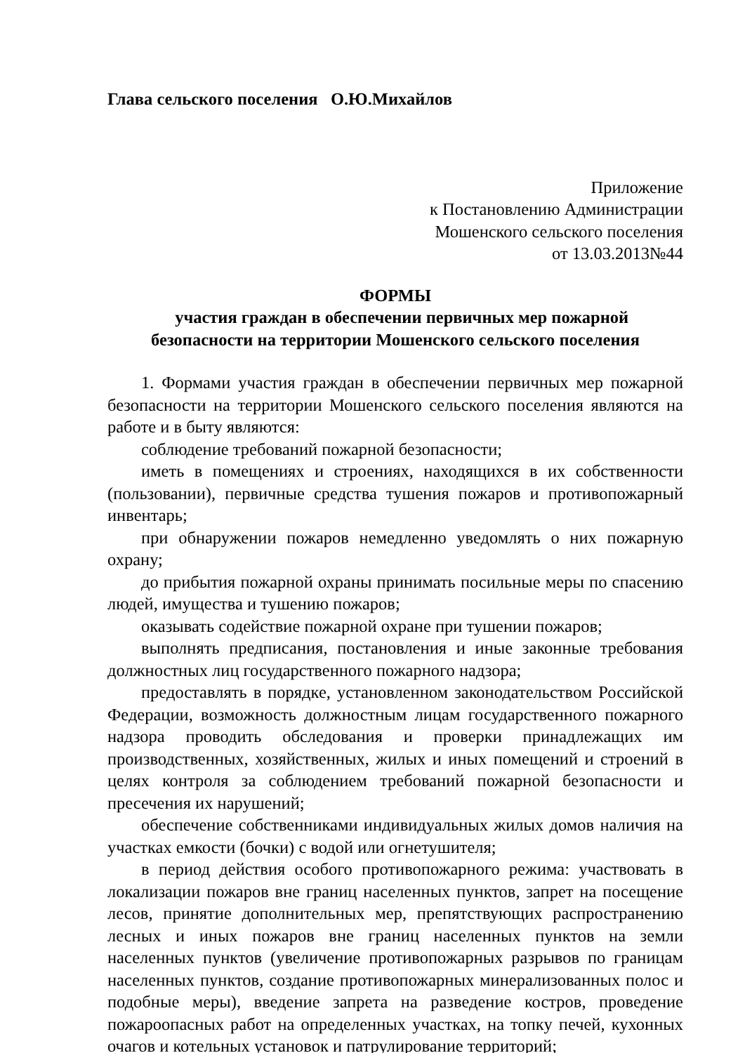Глава сельского поселения О.Ю.Михайлов
Приложение
к Постановлению Администрации
Мошенского сельского поселения
от 13.03.2013№44
ФОРМЫ
участия граждан в обеспечении первичных мер пожарной
безопасности на территории Мошенского сельского поселения
1. Формами участия граждан в обеспечении первичных мер пожарной безопасности на территории Мошенского сельского поселения являются на работе и в быту являются:
соблюдение требований пожарной безопасности;
иметь в помещениях и строениях, находящихся в их собственности (пользовании), первичные средства тушения пожаров и противопожарный инвентарь;
при обнаружении пожаров немедленно уведомлять о них пожарную охрану;
до прибытия пожарной охраны принимать посильные меры по спасению людей, имущества и тушению пожаров;
оказывать содействие пожарной охране при тушении пожаров;
выполнять предписания, постановления и иные законные требования должностных лиц государственного пожарного надзора;
предоставлять в порядке, установленном законодательством Российской Федерации, возможность должностным лицам государственного пожарного надзора проводить обследования и проверки принадлежащих им производственных, хозяйственных, жилых и иных помещений и строений в целях контроля за соблюдением требований пожарной безопасности и пресечения их нарушений;
обеспечение собственниками индивидуальных жилых домов наличия на участках емкости (бочки) с водой или огнетушителя;
в период действия особого противопожарного режима: участвовать в локализации пожаров вне границ населенных пунктов, запрет на посещение лесов, принятие дополнительных мер, препятствующих распространению лесных и иных пожаров вне границ населенных пунктов на земли населенных пунктов (увеличение противопожарных разрывов по границам населенных пунктов, создание противопожарных минерализованных полос и подобные меры), введение запрета на разведение костров, проведение пожароопасных работ на определенных участках, на топку печей, кухонных очагов и котельных установок и патрулирование территорий;